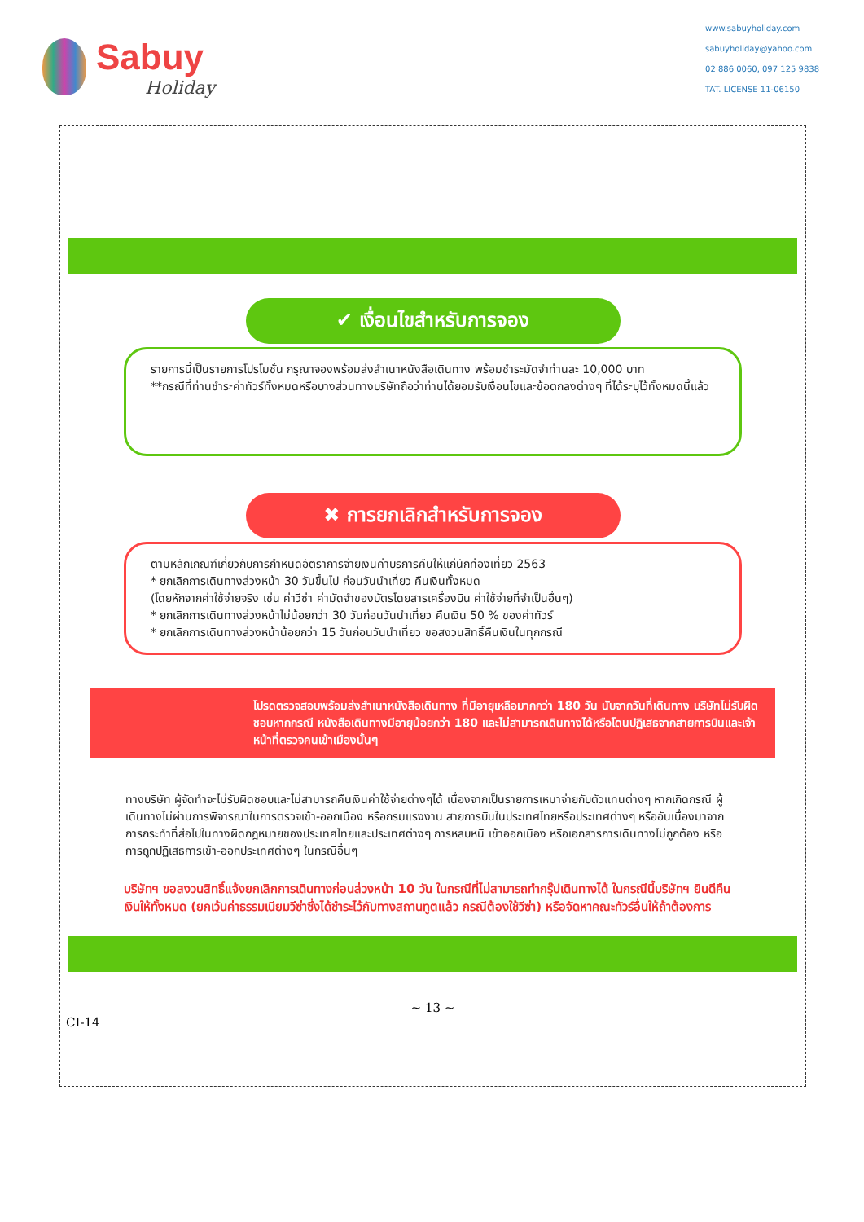Sabuy
Holiday
www.sabuyholiday.com
sabuyholiday@yahoo.com
02 886 0060, 097 125 9838
TAT. LICENSE 11-06150
✔ เงื่อนไขสำหรับการจอง
รายการนี้เป็นรายการโปรโมชั่น กรุณาจองพร้อมส่งสำเนาหนังสือเดินทาง พร้อมชำระมัดจำท่านละ 10,000 บาท
**กรณีที่ท่านชำระค่าทัวร์ทั้งหมดหรือบางส่วนทางบริษัทถือว่าท่านได้ยอมรับเงื่อนไขและข้อตกลงต่างๆ ที่ได้ระบุไว้ทั้งหมดนี้แล้ว
✖ การยกเลิกสำหรับการจอง
ตามหลักเกณฑ์เกี่ยวกับการกำหนดอัตราการจ่ายเงินค่าบริการคืนให้แก่นักท่องเที่ยว 2563
* ยกเลิกการเดินทางล่วงหน้า 30 วันขึ้นไป ก่อนวันนำเที่ยว คืนเงินทั้งหมด
(โดยหักจากค่าใช้จ่ายจริง เช่น ค่าวีซ่า ค่ามัดจำของบัตรโดยสารเครื่องบิน ค่าใช้จ่ายที่จำเป็นอื่นๆ)
* ยกเลิกการเดินทางล่วงหน้าไม่น้อยกว่า 30 วันก่อนวันนำเที่ยว คืนเงิน 50 % ของค่าทัวร์
* ยกเลิกการเดินทางล่วงหน้าน้อยกว่า 15 วันก่อนวันนำเที่ยว ขอสงวนสิทธิ์คืนเงินในทุกกรณี
โปรดตรวจสอบพร้อมส่งสำเนาหนังสือเดินทาง ที่มีอายุเหลือมากกว่า 180 วัน นับจากวันที่เดินทาง บริษัทไม่รับผิดชอบหากกรณี หนังสือเดินทางมีอายุน้อยกว่า 180 และไม่สามารถเดินทางได้หรือโดนปฏิเสธจากสายการบินและเจ้าหน้าที่ตรวจคนเข้าเมืองนั้นๆ
ทางบริษัท ผู้จัดทำจะไม่รับผิดชอบและไม่สามารถคืนเงินค่าใช้จ่ายต่างๆได้ เนื่องจากเป็นรายการเหมาจ่ายกับตัวแทนต่างๆ หากเกิดกรณี ผู้เดินทางไม่ผ่านการพิจารณาในการตรวจเข้า-ออกเมือง หรือกรมแรงงาน สายการบินในประเทศไทยหรือประเทศต่างๆ หรืออันเนื่องมาจากการกระทำที่ส่อไปในทางผิดกฎหมายของประเทศไทยและประเทศต่างๆ การหลบหนี เข้าออกเมือง หรือเอกสารการเดินทางไม่ถูกต้อง หรือ การถูกปฏิเสธการเข้า-ออกประเทศต่างๆ ในกรณีอื่นๆ
บริษัทฯ ขอสงวนสิทธิ์แจ้งยกเลิกการเดินทางก่อนล่วงหน้า 10 วัน ในกรณีที่ไม่สามารถทำกรุ๊ปเดินทางได้ ในกรณีนี้บริษัทฯ ยินดีคืนเงินให้ทั้งหมด (ยกเว้นค่าธรรมเนียมวีซ่าซึ่งได้ชำระไว้กับทางสถานทูตแล้ว กรณีต้องใช้วีซ่า) หรือจัดหาคณะทัวร์อื่นให้ถ้าต้องการ
~ 13 ~
CI-14